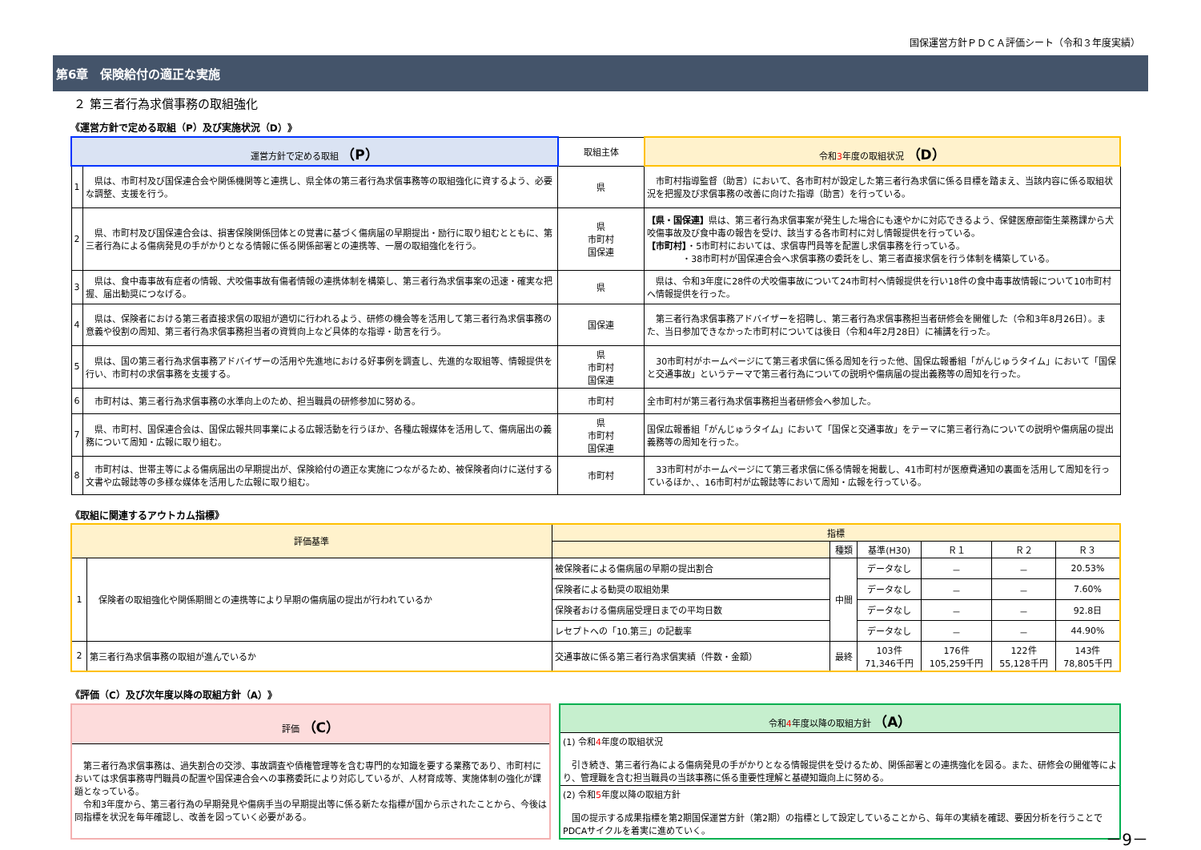国保運営方針ＰＤＣＡ評価シート（令和３年度実績）
第6章　保険給付の適正な実施
２ 第三者行為求償事務の取組強化
《運営方針で定める取組（P）及び実施状況（D）》
| 運営方針で定める取組 （P） | | 取組主体 | 令和 3 年度の取組状況 （D） |
| --- | --- | --- | --- |
| 1 | 県は、市町村及び国保連合会や関係機関等と連携し、県全体の第三者行為求償事務等の取組強化に資するよう、必要な調整、支援を行う。 | 県 | 市町村指導監督（助言）において、各市町村が設定した第三者行為求償に係る目標を踏まえ、当該内容に係る取組状況を把握及び求償事務の改善に向けた指導（助言）を行っている。 |
| 2 | 県、市町村及び国保連合会は、損害保険関係団体との覚書に基づく傷病届の早期提出・励行に取り組むとともに、第三者行為による傷病発見の手がかりとなる情報に係る関係部署との連携等、一層の取組強化を行う。 | 県 市町村 国保連 | 【県・国保連】 県は、第三者行為求償事案が発生した場合にも速やかに対応できるよう、保健医療部衛生薬務課から犬咬傷事故及び食中毒の報告を受け、該当する各市町村に対し情報提供を行っている。 【市町村】 ・5市町村においては、求償専門員等を配置し求償事務を行っている。 ・38市町村が国保連合会へ求償事務の委託をし、第三者直接求償を行う体制を構築している。 |
| 3 | 県は、食中毒事故有症者の情報、犬咬傷事故有傷者情報の連携体制を構築し、第三者行為求償事案の迅速・確実な把握、届出勧奨につなげる。 | 県 | 県は、令和3年度に28件の犬咬傷事故について24市町村へ情報提供を行い18件の食中毒事故情報について10市町村へ情報提供を行った。 |
| 4 | 県は、保険者における第三者直接求償の取組が適切に行われるよう、研修の機会等を活用して第三者行為求償事務の意義や役割の周知、第三者行為求償事務担当者の資質向上など具体的な指導・助言を行う。 | 国保連 | 第三者行為求償事務アドバイザーを招聘し、第三者行為求償事務担当者研修会を開催した（令和3年8月26日）。また、当日参加できなかった市町村については後日（令和4年2月28日）に補講を行った。 |
| 5 | 県は、国の第三者行為求償事務アドバイザーの活用や先進地における好事例を調査し、先進的な取組等、情報提供を行い、市町村の求償事務を支援する。 | 県 市町村 国保連 | 30市町村がホームページにて第三者求償に係る周知を行った他、国保広報番組「がんじゅうタイム」において「国保と交通事故」というテーマで第三者行為についての説明や傷病届の提出義務等の周知を行った。 |
| 6 | 市町村は、第三者行為求償事務の水準向上のため、担当職員の研修参加に努める。 | 市町村 | 全市町村が第三者行為求償事務担当者研修会へ参加した。 |
| 7 | 県、市町村、国保連合会は、国保広報共同事業による広報活動を行うほか、各種広報媒体を活用して、傷病届出の義務について周知・広報に取り組む。 | 県 市町村 国保連 | 国保広報番組「がんじゅうタイム」において「国保と交通事故」をテーマに第三者行為についての説明や傷病届の提出義務等の周知を行った。 |
| 8 | 市町村は、世帯主等による傷病届出の早期提出が、保険給付の適正な実施につながるため、被保険者向けに送付する文書や広報誌等の多様な媒体を活用した広報に取り組む。 | 市町村 | 33市町村がホームページにて第三者求償に係る情報を掲載し、41市町村が医療費通知の裏面を活用して周知を行っているほか、、16市町村が広報誌等において周知・広報を行っている。 |
《取組に関連するアウトカム指標》
| 評価基準 | | 指標 | | | | | |
| --- | --- | --- | --- | --- | --- | --- | --- |
| | | | 種類 | 基準(H30) | Ｒ１ | Ｒ２ | Ｒ３ |
| 1 | 保険者の取組強化や関係期間との連携等により早期の傷病届の提出が行われているか | 被保険者による傷病届の早期の提出割合 | 中間 | データなし | － | － | 20.53% |
| | | 保険者による勧奨の取組効果 | | データなし | － | － | 7.60% |
| | | 保険者おける傷病届受理日までの平均日数 | | データなし | － | － | 92.8日 |
| | | レセプトへの「10.第三」の記載率 | | データなし | － | － | 44.90% |
| 2 | 第三者行為求償事務の取組が進んでいるか | 交通事故に係る第三者行為求償実績（件数・金額） | 最終 | 103件 71,346千円 | 176件 105,259千円 | 122件 55,128千円 | 143件 78,805千円 |
《評価（C）及び次年度以降の取組方針（A）》
| 評価 （C） |
| --- |
| 第三者行為求償事務は、過失割合の交渉、事故調査や債権管理等を含む専門的な知識を要する業務であり、市町村においては求償事務専門職員の配置や国保連合会への事務委託により対応しているが、人材育成等、実施体制の強化が課題となっている。 令和3年度から、第三者行為の早期発見や傷病手当の早期提出等に係る新たな指標が国から示されたことから、今後は同指標を状況を毎年確認し、改善を図っていく必要がある。 |
| 令和 4 年度以降の取組方針 （A） |
| --- |
| (1) 令和 4 年度の取組状況 引き続き、第三者行為による傷病発見の手がかりとなる情報提供を受けるため、関係部署との連携強化を図る。また、研修会の開催等により、管理職を含む担当職員の当該事務に係る重要性理解と基礎知識向上に努める。 |
| (2) 令和 5 年度以降の取組方針 国の提示する成果指標を第2期国保運営方針（第2期）の指標として設定していることから、毎年の実績を確認、要因分析を行うことでPDCAサイクルを着実に進めていく。 |
－9－